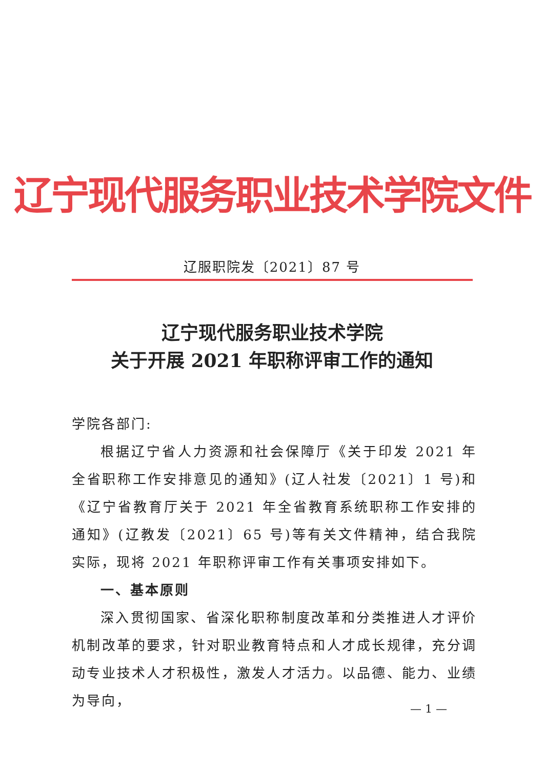辽宁现代服务职业技术学院文件
辽服职院发〔2021〕87 号
辽宁现代服务职业技术学院
关于开展 2021 年职称评审工作的通知
学院各部门:
根据辽宁省人力资源和社会保障厅《关于印发 2021 年全省职称工作安排意见的通知》(辽人社发〔2021〕1 号)和《辽宁省教育厅关于 2021 年全省教育系统职称工作安排的通知》(辽教发〔2021〕65 号)等有关文件精神，结合我院实际，现将 2021 年职称评审工作有关事项安排如下。
一、基本原则
深入贯彻国家、省深化职称制度改革和分类推进人才评价机制改革的要求，针对职业教育特点和人才成长规律，充分调动专业技术人才积极性，激发人才活力。以品德、能力、业绩为导向，
— 1 —